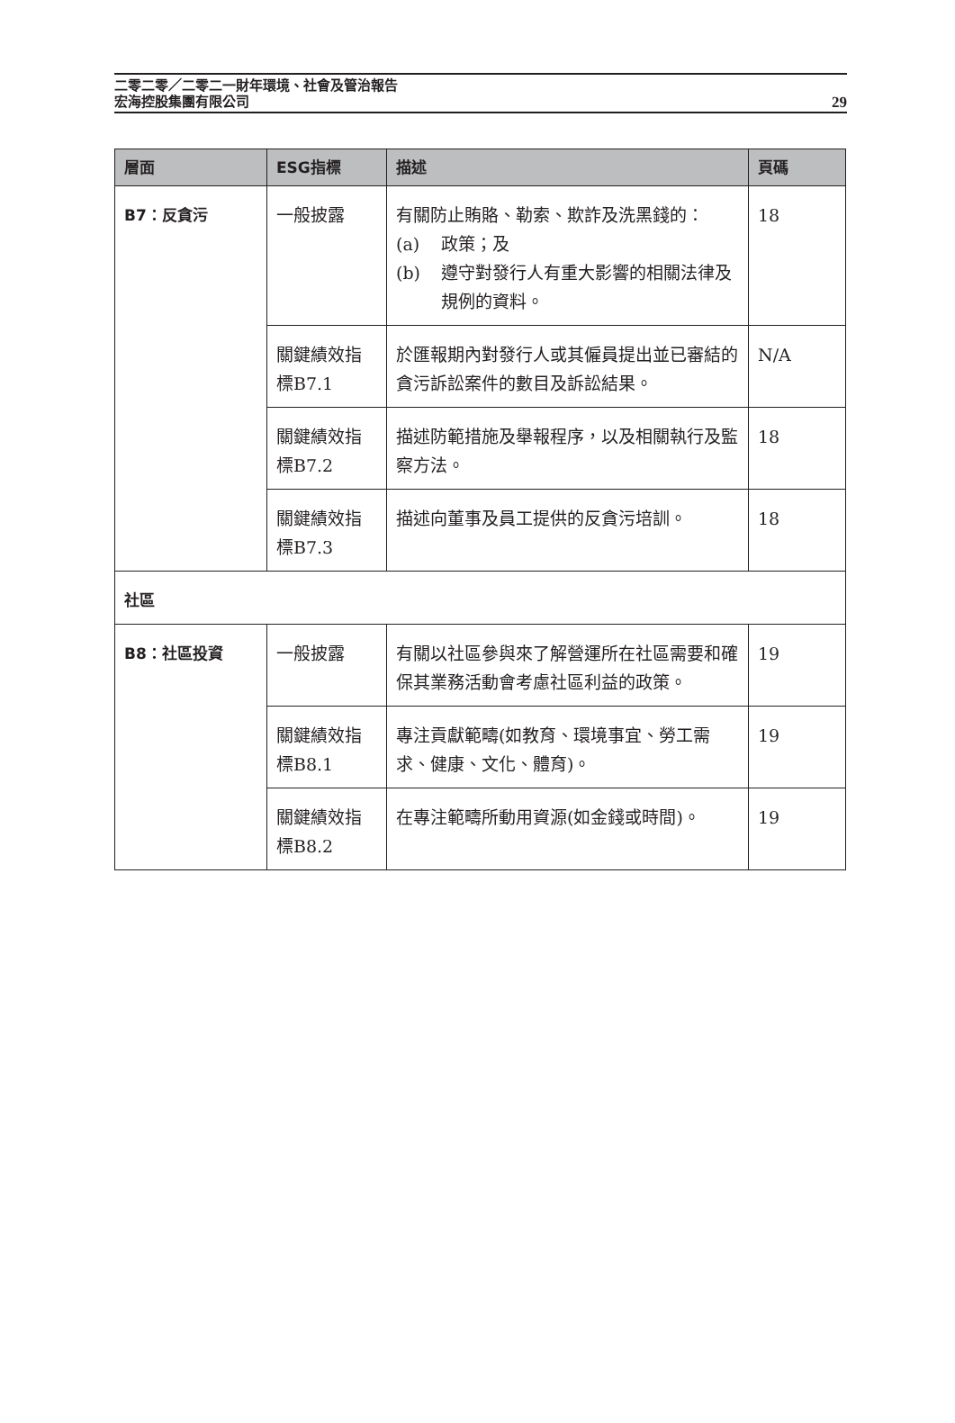二零二零／二零二一財年環境、社會及管治報告
宏海控股集團有限公司
29
| 層面 | ESG指標 | 描述 | 頁碼 |
| --- | --- | --- | --- |
| B7：反貪污 | 一般披露 | 有關防止賄賂、勒索、欺詐及洗黑錢的： (a) 政策；及 (b) 遵守對發行人有重大影響的相關法律及規例的資料。 | 18 |
| | 關鍵績效指標B7.1 | 於匯報期內對發行人或其僱員提出並已審結的貪污訴訟案件的數目及訴訟結果。 | N/A |
| | 關鍵績效指標B7.2 | 描述防範措施及舉報程序，以及相關執行及監察方法。 | 18 |
| | 關鍵績效指標B7.3 | 描述向董事及員工提供的反貪污培訓。 | 18 |
| 社區 | | | |
| B8：社區投資 | 一般披露 | 有關以社區參與來了解營運所在社區需要和確保其業務活動會考慮社區利益的政策。 | 19 |
| | 關鍵績效指標B8.1 | 專注貢獻範疇(如教育、環境事宜、勞工需求、健康、文化、體育)。 | 19 |
| | 關鍵績效指標B8.2 | 在專注範疇所動用資源(如金錢或時間)。 | 19 |